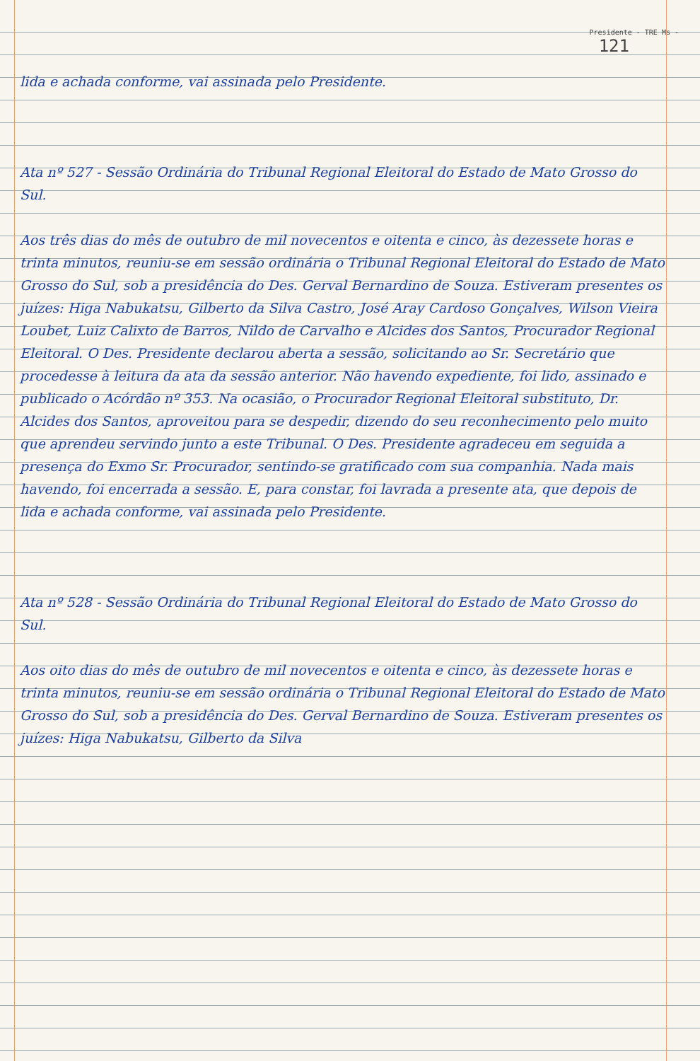Presidente - TRE Ms -
121
lida e achada conforme, vai assinada pelo Presidente.
Ata nº 527 - Sessão Ordinária do Tribunal Regional Eleitoral do Estado de Mato Grosso do Sul.
Aos três dias do mês de outubro de mil novecentos e oitenta e cinco, às dezessete horas e trinta minutos, reuniu-se em sessão ordinária o Tribunal Regional Eleitoral do Estado de Mato Grosso do Sul, sob a presidência do Des. Gerval Bernardino de Souza. Estiveram presentes os juízes: Higa Nabukatsu, Gilberto da Silva Castro, José Aray Cardoso Gonçalves, Wilson Vieira Loubet, Luiz Calixto de Barros, Nildo de Carvalho e Alcides dos Santos, Procurador Regional Eleitoral. O Des. Presidente declarou aberta a sessão, solicitando ao Sr. Secretário que procedesse à leitura da ata da sessão anterior. Não havendo expediente, foi lido, assinado e publicado o Acórdão nº 353. Na ocasião, o Procurador Regional Eleitoral substituto, Dr. Alcides dos Santos, aproveitou para se despedir, dizendo do seu reconhecimento pelo muito que aprendeu servindo junto a este Tribunal. O Des. Presidente agradeceu em seguida a presença do Exmo Sr. Procurador, sentindo-se gratificado com sua companhia. Nada mais havendo, foi encerrada a sessão. E, para constar, foi lavrada a presente ata, que depois de lida e achada conforme, vai assinada pelo Presidente.
Ata nº 528 - Sessão Ordinária do Tribunal Regional Eleitoral do Estado de Mato Grosso do Sul.
Aos oito dias do mês de outubro de mil novecentos e oitenta e cinco, às dezessete horas e trinta minutos, reuniu-se em sessão ordinária o Tribunal Regional Eleitoral do Estado de Mato Grosso do Sul, sob a presidência do Des. Gerval Bernardino de Souza. Estiveram presentes os juízes: Higa Nabukatsu, Gilberto da Silva